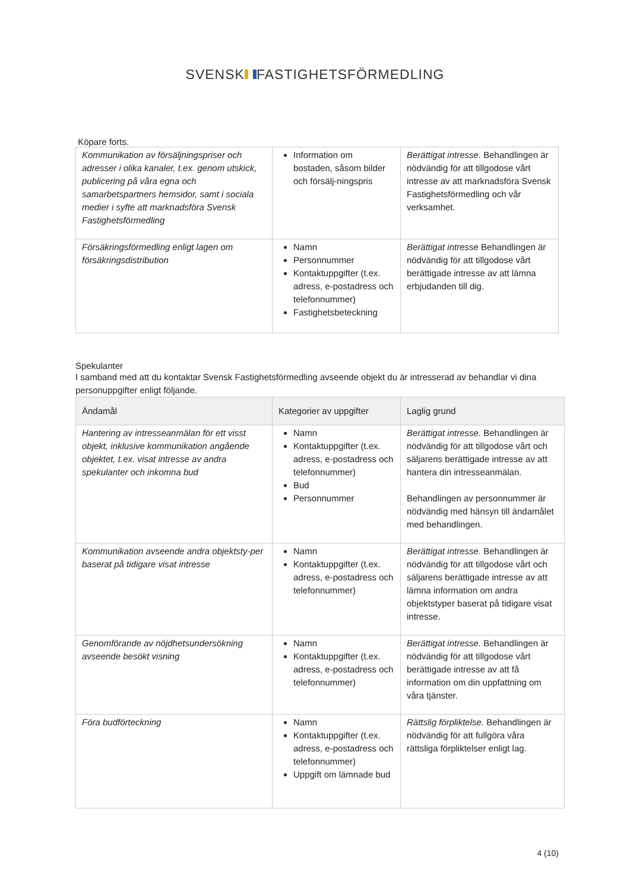SVENSK FASTIGHETSFÖRMEDLING
Köpare forts.
| Kommunikation av försäljningspriser och adresser i olika kanaler, t.ex. genom utskick, publicering på våra egna och samarbetspartners hemsidor, samt i sociala medier i syfte att marknadsföra Svensk Fastighetsförmedling | Information om bostaden, såsom bilder och försälj-ningspris | Berättigat intresse. Behandlingen är nödvändig för att tillgodose vårt intresse av att marknadsföra Svensk Fastighetsförmedling och vår verksamhet. |
| Försäkringsförmedling enligt lagen om försäkringsdistribution | Namn Personnummer Kontaktuppgifter (t.ex. adress, e-postadress och telefonnummer) Fastighetsbeteckning | Berättigat intresse Behandlingen är nödvändig för att tillgodose vårt berättigade intresse av att lämna erbjudanden till dig. |
Spekulanter
I samband med att du kontaktar Svensk Fastighetsförmedling avseende objekt du är intresserad av behandlar vi dina personuppgifter enligt följande.
| Ändamål | Kategorier av uppgifter | Laglig grund |
| --- | --- | --- |
| Hantering av intresseanmälan för ett visst objekt, inklusive kommunikation angående objektet, t.ex. visat intresse av andra spekulanter och inkomna bud | Namn Kontaktuppgifter (t.ex. adress, e-postadress och telefonnummer) Bud Personnummer | Berättigat intresse. Behandlingen är nödvändig för att tillgodose vårt och säljarens berättigade intresse av att hantera din intresseanmälan. Behandlingen av personnummer är nödvändig med hänsyn till ändamålet med behandlingen. |
| Kommunikation avseende andra objektsty-per baserat på tidigare visat intresse | Namn Kontaktuppgifter (t.ex. adress, e-postadress och telefonnummer) | Berättigat intresse. Behandlingen är nödvändig för att tillgodose vårt och säljarens berättigade intresse av att lämna information om andra objektstyper baserat på tidigare visat intresse. |
| Genomförande av nöjdhetsundersökning avseende besökt visning | Namn Kontaktuppgifter (t.ex. adress, e-postadress och telefonnummer) | Berättigat intresse. Behandlingen är nödvändig för att tillgodose vårt berättigade intresse av att få information om din uppfattning om våra tjänster. |
| Föra budförteckning | Namn Kontaktuppgifter (t.ex. adress, e-postadress och telefonnummer) Uppgift om lämnade bud | Rättslig förpliktelse. Behandlingen är nödvändig för att fullgöra våra rättsliga förpliktelser enligt lag. |
4 (10)